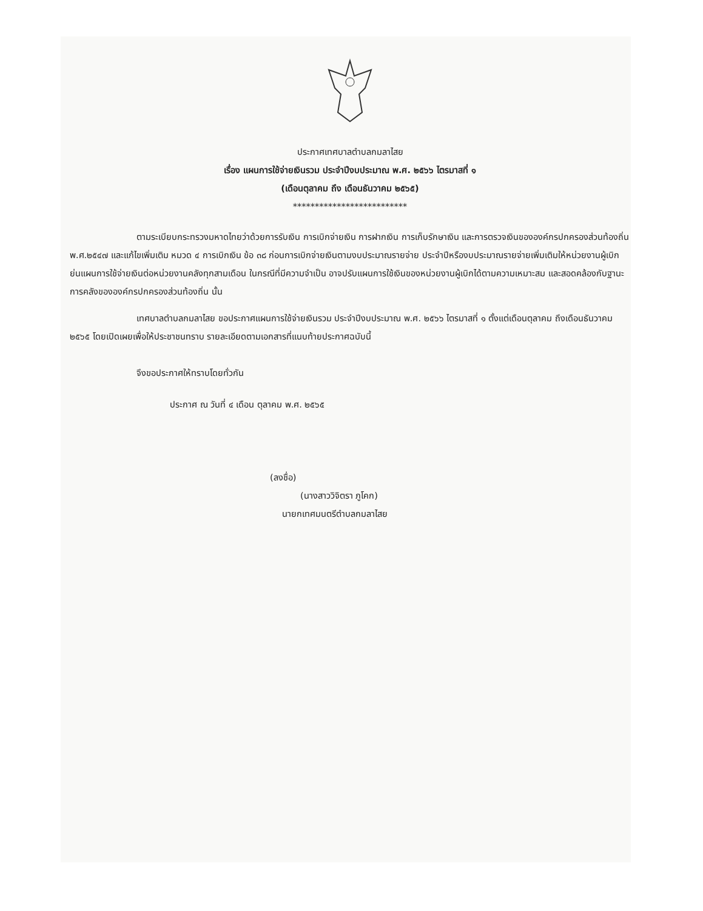ประกาศเทศบาลตำบลกมลาไสย
เรื่อง แผนการใช้จ่ายเงินรวม ประจำปีงบประมาณ พ.ศ. ๒๕๖๖ ไตรมาสที่ ๑
(เดือนตุลาคม ถึง เดือนธันวาคม ๒๕๖๕)
**************************
ตามระเบียบกระทรวงมหาดไทยว่าด้วยการรับเงิน การเบิกจ่ายเงิน การฝากเงิน การเก็บรักษาเงิน และการตรวจเงินขององค์กรปกครองส่วนท้องถิ่น พ.ศ.๒๕๔๗ และแก้ไขเพิ่มเติม หมวด ๔ การเบิกเงิน ข้อ ๓๘ ก่อนการเบิกจ่ายเงินตามงบประมาณรายจ่าย ประจำปีหรืองบประมาณรายจ่ายเพิ่มเติมให้หน่วยงานผู้เบิกย่นแผนการใช้จ่ายเงินต่อหน่วยงานคลังทุกสามเดือน ในกรณีที่มีความจำเป็น อาจปรับแผนการใช้เงินของหน่วยงานผู้เบิกได้ตามความเหมาะสม และสอดคล้องกับฐานะการคลังขององค์กรปกครองส่วนท้องถิ่น นั้น
เทศบาลตำบลกมลาไสย ขอประกาศแผนการใช้จ่ายเงินรวม ประจำปีงบประมาณ พ.ศ. ๒๕๖๖ ไตรมาสที่ ๑ ตั้งแต่เดือนตุลาคม ถึงเดือนธันวาคม ๒๕๖๕ โดยเปิดเผยเพื่อให้ประชาชนทราบ รายละเอียดตามเอกสารที่แนบท้ายประกาศฉบับนี้
จึงขอประกาศให้ทราบโดยทั่วกัน
ประกาศ ณ วันที่ ๔ เดือน ตุลาคม พ.ศ. ๒๕๖๕
(ลงชื่อ)
(นางสาววิจิตรา ภูโคก)
นายกเทศมนตรีตำบลกมลาไสย